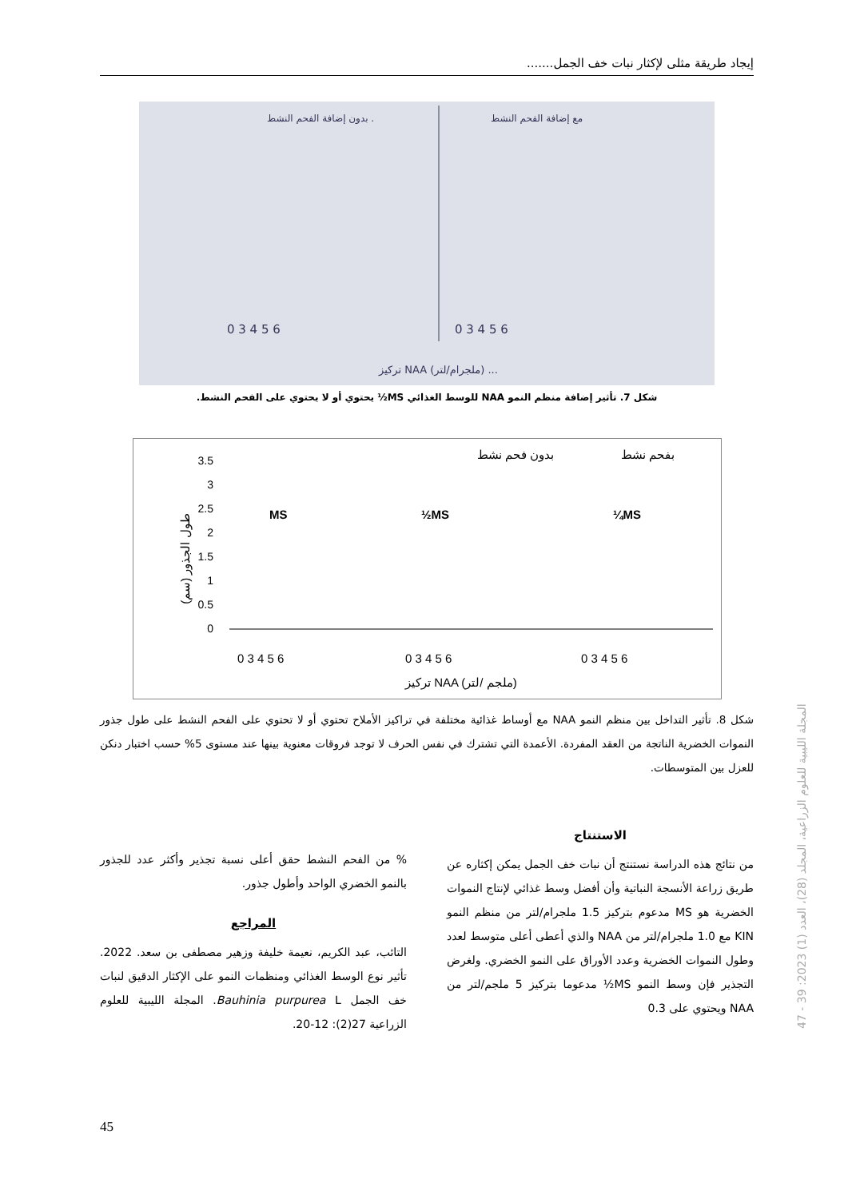إيجاد طريقة مثلى لإكثار نبات خف الجمل.......
بدون إضافة الفحم النشط .
مع إضافة الفحم النشط
0 3 4 5 6
0 3 4 5 6
تركيز NAA (ملجرام/لتر) ...
شكل 7. تأثير إضافة منظم النمو NAA للوسط الغذائي MS½ يحتوي أو لا يحتوي على الفحم النشط.
بدون فحم نشط
بفحم نشط
3.5
3
2.5
2
1.5
1
0.5
0
MS
½MS
¼MS
0 3 4 5 6
0 3 4 5 6
0 3 4 5 6
تركيز NAA (ملجم /لتر)
طول الجذور (سم)
شكل 8. تأثير التداخل بين منظم النمو NAA مع أوساط غذائية مختلفة في تراكيز الأملاح تحتوي أو لا تحتوي على الفحم النشط على طول جذور النموات الخضرية الناتجة من العقد المفردة. الأعمدة التي تشترك في نفس الحرف لا توجد فروقات معنوية بينها عند مستوى 5% حسب اختبار دنكن للعزل بين المتوسطات.
الاستنتاج
من نتائج هذه الدراسة نستنتج أن نبات خف الجمل يمكن إكثاره عن طريق زراعة الأنسجة النباتية وأن أفضل وسط غذائي لإنتاج النموات الخضرية هو MS مدعوم بتركيز 1.5 ملجرام/لتر من منظم النمو KIN مع 1.0 ملجرام/لتر من NAA والذي أعطى أعلى متوسط لعدد وطول النموات الخضرية وعدد الأوراق على النمو الخضري. ولغرض التجذير فإن وسط النمو MS½ مدعوما بتركيز 5 ملجم/لتر من NAA ويحتوي على 0.3
% من الفحم النشط حقق أعلى نسبة تجذير وأكثر عدد للجذور بالنمو الخضري الواحد وأطول جذور.
المراجع
التائب، عبد الكريم، نعيمة خليفة وزهير مصطفى بن سعد. 2022. تأثير نوع الوسط الغذائي ومنظمات النمو على الإكثار الدقيق لنبات خف الجمل Bauhinia purpurea L. المجلة الليبية للعلوم الزراعية 27(2): 12-20.
المجلة الليبية للعلوم الزراعية، المجلد (28)، العدد (1) 2023: 39 - 47
45